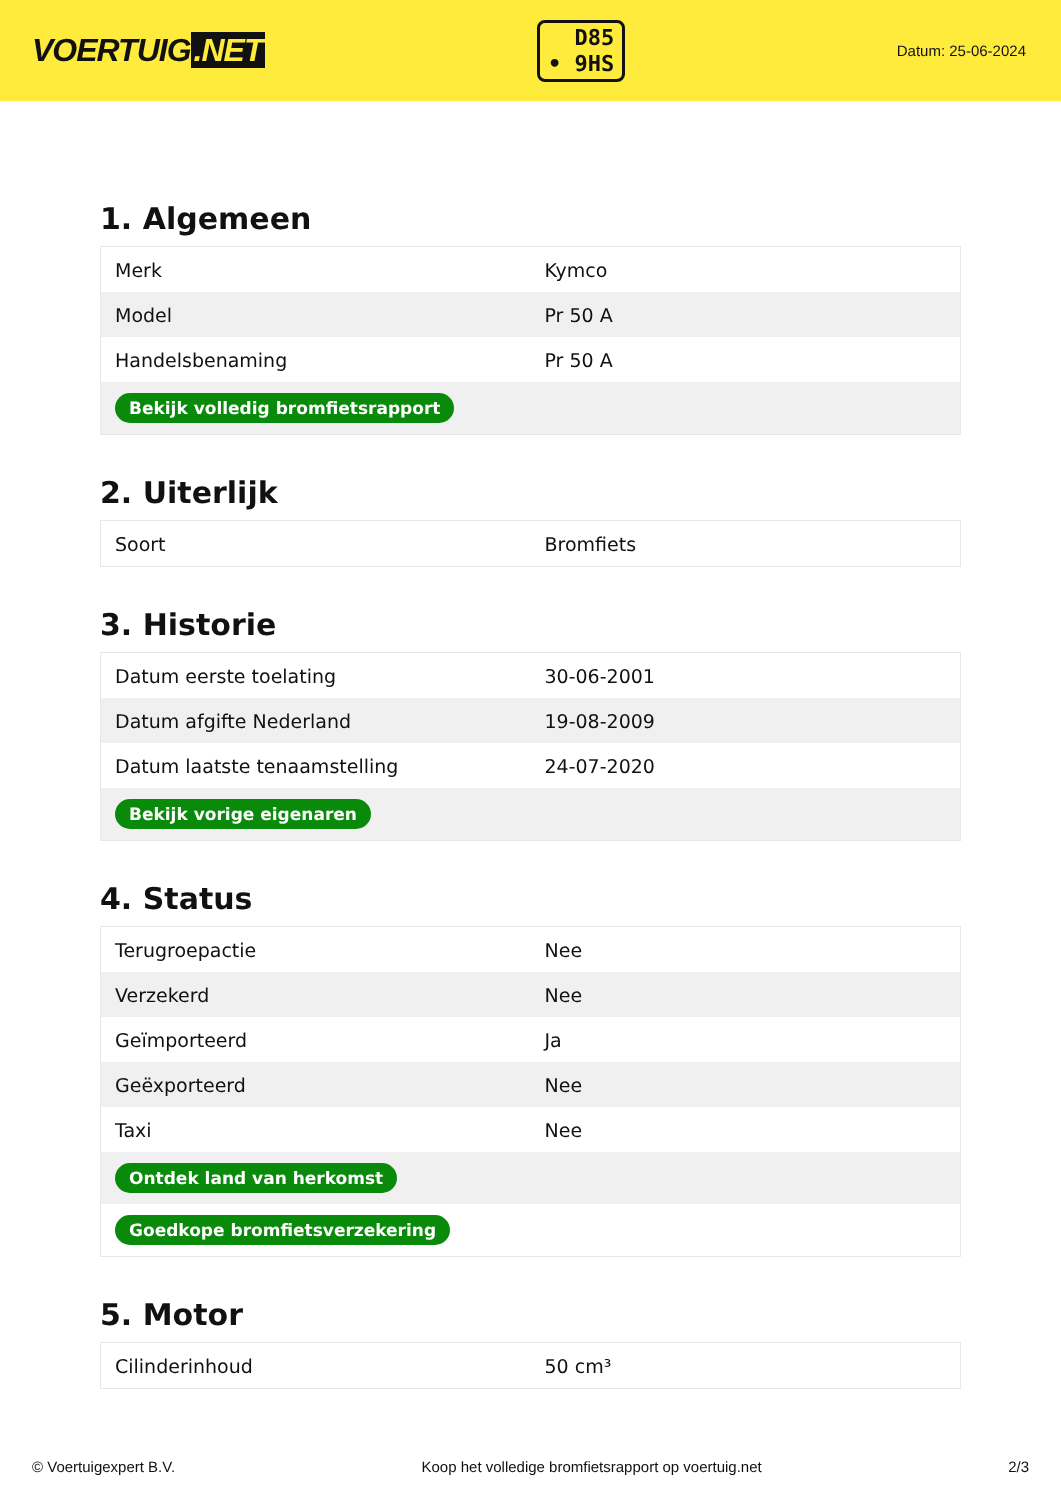VOERTUIG.NET
D85
• 9HS
Datum: 25-06-2024
1. Algemeen
| Merk | Kymco |
| Model | Pr 50 A |
| Handelsbenaming | Pr 50 A |
| Bekijk volledig bromfietsrapport | |
2. Uiterlijk
| Soort | Bromfiets |
3. Historie
| Datum eerste toelating | 30-06-2001 |
| Datum afgifte Nederland | 19-08-2009 |
| Datum laatste tenaamstelling | 24-07-2020 |
| Bekijk vorige eigenaren | |
4. Status
| Terugroepactie | Nee |
| Verzekerd | Nee |
| Geïmporteerd | Ja |
| Geëxporteerd | Nee |
| Taxi | Nee |
| Ontdek land van herkomst | |
| Goedkope bromfietsverzekering | |
5. Motor
| Cilinderinhoud | 50 cm³ |
© Voertuigexpert B.V. Koop het volledige bromfietsrapport op voertuig.net 2/3